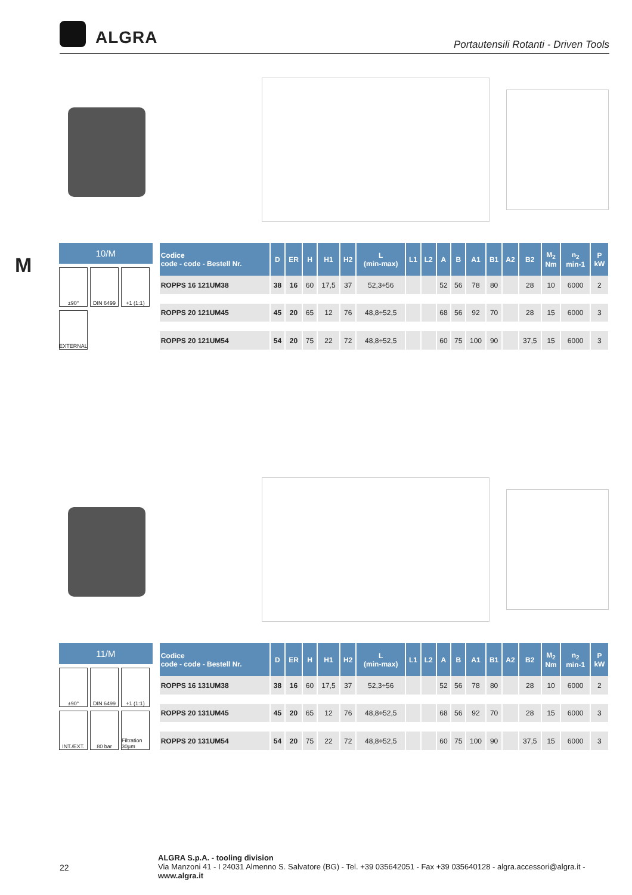ALGRA
Portautensili Rotanti - Driven Tools
M
10/M
±90° DIN 6499 +1 (1:1)
EXTERNAL
| Codice code - code - Bestell Nr. | D | ER | H | H1 | H2 | L (min-max) | L1 | L2 | A | B | A1 | B1 | A2 | B2 | M<sub>2</sub> Nm | n<sub>2</sub> min-1 | P kW |
| --- | --- | --- | --- | --- | --- | --- | --- | --- | --- | --- | --- | --- | --- | --- | --- | --- | --- |
| ROPPS 16 121UM38 | 38 | 16 | 60 | 17,5 | 37 | 52,3÷56 | | | 52 | 56 | 78 | 80 | | 28 | 10 | 6000 | 2 |
| ROPPS 20 121UM45 | 45 | 20 | 65 | 12 | 76 | 48,8÷52,5 | | | 68 | 56 | 92 | 70 | | 28 | 15 | 6000 | 3 |
| ROPPS 20 121UM54 | 54 | 20 | 75 | 22 | 72 | 48,8÷52,5 | | | 60 | 75 | 100 | 90 | | 37,5 | 15 | 6000 | 3 |
11/M
±90° DIN 6499 +1 (1:1)
INT./EXT.
80 bar Filtration 30µm
| Codice code - code - Bestell Nr. | D | ER | H | H1 | H2 | L (min-max) | L1 | L2 | A | B | A1 | B1 | A2 | B2 | M<sub>2</sub> Nm | n<sub>2</sub> min-1 | P kW |
| --- | --- | --- | --- | --- | --- | --- | --- | --- | --- | --- | --- | --- | --- | --- | --- | --- | --- |
| ROPPS 16 131UM38 | 38 | 16 | 60 | 17,5 | 37 | 52,3÷56 | | | 52 | 56 | 78 | 80 | | 28 | 10 | 6000 | 2 |
| ROPPS 20 131UM45 | 45 | 20 | 65 | 12 | 76 | 48,8÷52,5 | | | 68 | 56 | 92 | 70 | | 28 | 15 | 6000 | 3 |
| ROPPS 20 131UM54 | 54 | 20 | 75 | 22 | 72 | 48,8÷52,5 | | | 60 | 75 | 100 | 90 | | 37,5 | 15 | 6000 | 3 |
22
ALGRA S.p.A. - tooling division
Via Manzoni 41 - I 24031 Almenno S. Salvatore (BG) - Tel. +39 035642051 - Fax +39 035640128 - algra.accessori@algra.it - www.algra.it